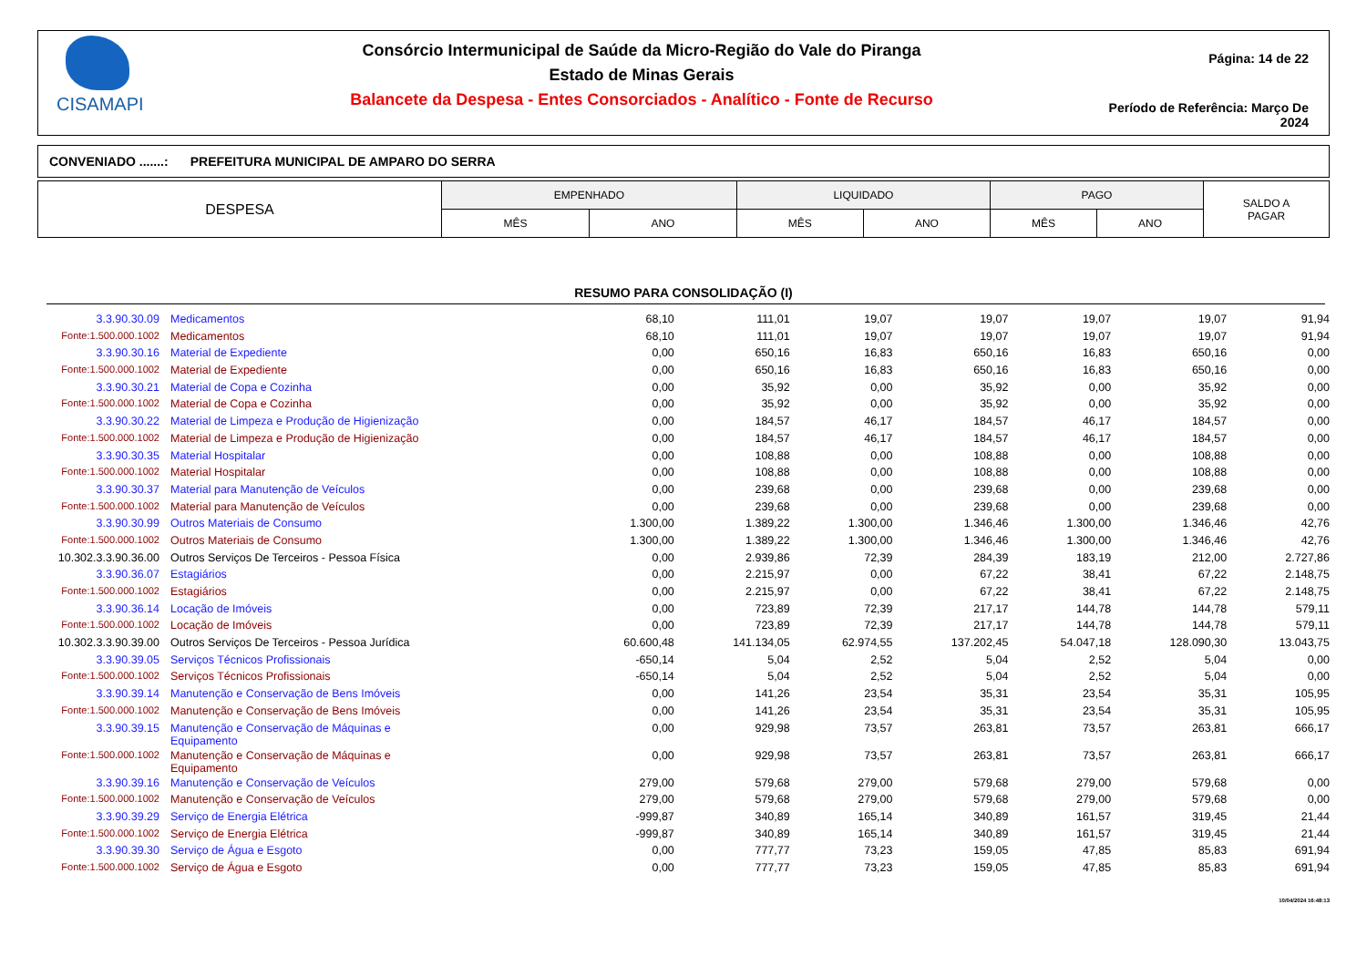CISAMAPI
Consórcio Intermunicipal de Saúde da Micro-Região do Vale do Piranga
Estado de Minas Gerais
Balancete da Despesa - Entes Consorciados - Analítico - Fonte de Recurso
Página: 14 de 22
Período de Referência: Março De 2024
CONVENIADO .......: PREFEITURA MUNICIPAL DE AMPARO DO SERRA
| DESPESA | EMPENHADO | | LIQUIDADO | | PAGO | | SALDO A PAGAR |
| --- | --- | --- | --- | --- | --- | --- | --- |
| | MÊS | ANO | MÊS | ANO | MÊS | ANO | |
RESUMO PARA CONSOLIDAÇÃO (I)
| 3.3.90.30.09 | Medicamentos | 68,10 | 111,01 | 19,07 | 19,07 | 19,07 | 19,07 | 91,94 |
| Fonte:1.500.000.1002 | Medicamentos | 68,10 | 111,01 | 19,07 | 19,07 | 19,07 | 19,07 | 91,94 |
| 3.3.90.30.16 | Material de Expediente | 0,00 | 650,16 | 16,83 | 650,16 | 16,83 | 650,16 | 0,00 |
| Fonte:1.500.000.1002 | Material de Expediente | 0,00 | 650,16 | 16,83 | 650,16 | 16,83 | 650,16 | 0,00 |
| 3.3.90.30.21 | Material de Copa e Cozinha | 0,00 | 35,92 | 0,00 | 35,92 | 0,00 | 35,92 | 0,00 |
| Fonte:1.500.000.1002 | Material de Copa e Cozinha | 0,00 | 35,92 | 0,00 | 35,92 | 0,00 | 35,92 | 0,00 |
| 3.3.90.30.22 | Material de Limpeza e Produção de Higienização | 0,00 | 184,57 | 46,17 | 184,57 | 46,17 | 184,57 | 0,00 |
| Fonte:1.500.000.1002 | Material de Limpeza e Produção de Higienização | 0,00 | 184,57 | 46,17 | 184,57 | 46,17 | 184,57 | 0,00 |
| 3.3.90.30.35 | Material Hospitalar | 0,00 | 108,88 | 0,00 | 108,88 | 0,00 | 108,88 | 0,00 |
| Fonte:1.500.000.1002 | Material Hospitalar | 0,00 | 108,88 | 0,00 | 108,88 | 0,00 | 108,88 | 0,00 |
| 3.3.90.30.37 | Material para Manutenção de Veículos | 0,00 | 239,68 | 0,00 | 239,68 | 0,00 | 239,68 | 0,00 |
| Fonte:1.500.000.1002 | Material para Manutenção de Veículos | 0,00 | 239,68 | 0,00 | 239,68 | 0,00 | 239,68 | 0,00 |
| 3.3.90.30.99 | Outros Materiais de Consumo | 1.300,00 | 1.389,22 | 1.300,00 | 1.346,46 | 1.300,00 | 1.346,46 | 42,76 |
| Fonte:1.500.000.1002 | Outros Materiais de Consumo | 1.300,00 | 1.389,22 | 1.300,00 | 1.346,46 | 1.300,00 | 1.346,46 | 42,76 |
| 10.302.3.3.90.36.00 | Outros Serviços De Terceiros - Pessoa Física | 0,00 | 2.939,86 | 72,39 | 284,39 | 183,19 | 212,00 | 2.727,86 |
| 3.3.90.36.07 | Estagiários | 0,00 | 2.215,97 | 0,00 | 67,22 | 38,41 | 67,22 | 2.148,75 |
| Fonte:1.500.000.1002 | Estagiários | 0,00 | 2.215,97 | 0,00 | 67,22 | 38,41 | 67,22 | 2.148,75 |
| 3.3.90.36.14 | Locação de Imóveis | 0,00 | 723,89 | 72,39 | 217,17 | 144,78 | 144,78 | 579,11 |
| Fonte:1.500.000.1002 | Locação de Imóveis | 0,00 | 723,89 | 72,39 | 217,17 | 144,78 | 144,78 | 579,11 |
| 10.302.3.3.90.39.00 | Outros Serviços De Terceiros - Pessoa Jurídica | 60.600,48 | 141.134,05 | 62.974,55 | 137.202,45 | 54.047,18 | 128.090,30 | 13.043,75 |
| 3.3.90.39.05 | Serviços Técnicos Profissionais | -650,14 | 5,04 | 2,52 | 5,04 | 2,52 | 5,04 | 0,00 |
| Fonte:1.500.000.1002 | Serviços Técnicos Profissionais | -650,14 | 5,04 | 2,52 | 5,04 | 2,52 | 5,04 | 0,00 |
| 3.3.90.39.14 | Manutenção e Conservação de Bens Imóveis | 0,00 | 141,26 | 23,54 | 35,31 | 23,54 | 35,31 | 105,95 |
| Fonte:1.500.000.1002 | Manutenção e Conservação de Bens Imóveis | 0,00 | 141,26 | 23,54 | 35,31 | 23,54 | 35,31 | 105,95 |
| 3.3.90.39.15 | Manutenção e Conservação de Máquinas e Equipamento | 0,00 | 929,98 | 73,57 | 263,81 | 73,57 | 263,81 | 666,17 |
| Fonte:1.500.000.1002 | Manutenção e Conservação de Máquinas e Equipamento | 0,00 | 929,98 | 73,57 | 263,81 | 73,57 | 263,81 | 666,17 |
| 3.3.90.39.16 | Manutenção e Conservação de Veículos | 279,00 | 579,68 | 279,00 | 579,68 | 279,00 | 579,68 | 0,00 |
| Fonte:1.500.000.1002 | Manutenção e Conservação de Veículos | 279,00 | 579,68 | 279,00 | 579,68 | 279,00 | 579,68 | 0,00 |
| 3.3.90.39.29 | Serviço de Energia Elétrica | -999,87 | 340,89 | 165,14 | 340,89 | 161,57 | 319,45 | 21,44 |
| Fonte:1.500.000.1002 | Serviço de Energia Elétrica | -999,87 | 340,89 | 165,14 | 340,89 | 161,57 | 319,45 | 21,44 |
| 3.3.90.39.30 | Serviço de Água e Esgoto | 0,00 | 777,77 | 73,23 | 159,05 | 47,85 | 85,83 | 691,94 |
| Fonte:1.500.000.1002 | Serviço de Água e Esgoto | 0,00 | 777,77 | 73,23 | 159,05 | 47,85 | 85,83 | 691,94 |
10/04/2024 16:48:13